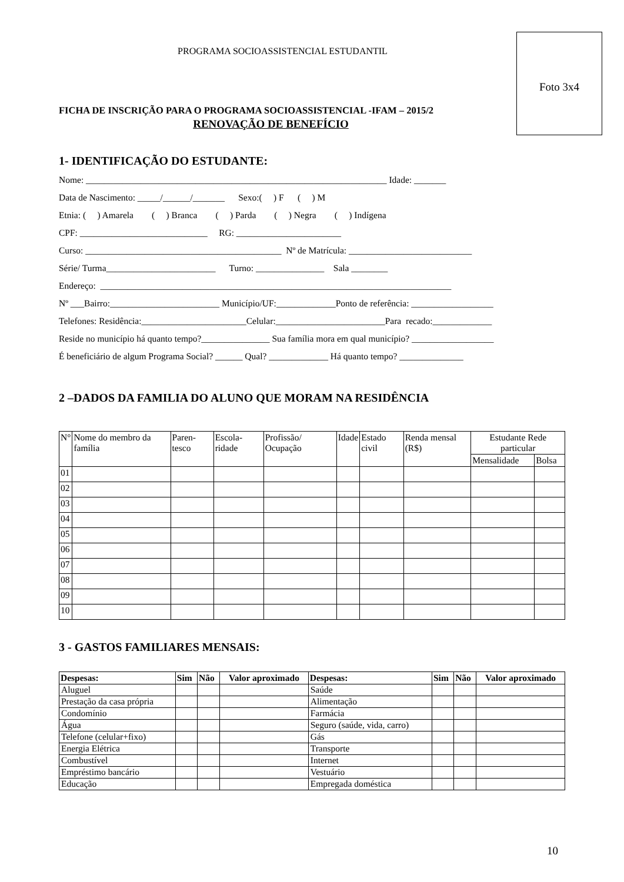Foto 3x4
PROGRAMA SOCIOASSISTENCIAL ESTUDANTIL
FICHA DE INSCRIÇÃO PARA O PROGRAMA SOCIOASSISTENCIAL -IFAM – 2015/2
RENOVAÇÃO DE BENEFÍCIO
1- IDENTIFICAÇÃO DO ESTUDANTE:
Nome: __________________________________________________________________ Idade: _______
Data de Nascimento: _____/______/_______ Sexo:( ) F ( ) M
Etnia: ( ) Amarela ( ) Branca ( ) Parda ( ) Negra ( ) Indígena
CPF: ____________________________ RG: _______________________
Curso: ___________________________________________ Nº de Matrícula: ___________________________
Série/ Turma________________________ Turno: _______________ Sala ________
Endereço: _____________________________________________________________________________
Nº ___Bairro:________________________ Município/UF:_____________Ponto de referência: __________________
Telefones: Residência:_______________________Celular:________________________Para recado:_____________
Reside no município há quanto tempo?_______________ Sua família mora em qual município? __________________
É beneficiário de algum Programa Social? ______ Qual? _____________ Há quanto tempo? ______________
2 –DADOS DA FAMILIA DO ALUNO QUE MORAM NA RESIDÊNCIA
| N° | Nome do membro da família | Paren-tesco | Escola-ridade | Profissão/ Ocupação | Idade | Estado civil | Renda mensal (R$) | Estudante Rede particular | |
| --- | --- | --- | --- | --- | --- | --- | --- | --- | --- |
| | | | | | | | | Mensalidade | Bolsa |
| 01 | | | | | | | | | |
| 02 | | | | | | | | | |
| 03 | | | | | | | | | |
| 04 | | | | | | | | | |
| 05 | | | | | | | | | |
| 06 | | | | | | | | | |
| 07 | | | | | | | | | |
| 08 | | | | | | | | | |
| 09 | | | | | | | | | |
| 10 | | | | | | | | | |
3 - GASTOS FAMILIARES MENSAIS:
| Despesas: | Sim | Não | Valor aproximado | Despesas: | Sim | Não | Valor aproximado |
| --- | --- | --- | --- | --- | --- | --- | --- |
| Aluguel | | | | Saúde | | | |
| Prestação da casa própria | | | | Alimentação | | | |
| Condomínio | | | | Farmácia | | | |
| Água | | | | Seguro (saúde, vida, carro) | | | |
| Telefone (celular+fixo) | | | | Gás | | | |
| Energia Elétrica | | | | Transporte | | | |
| Combustível | | | | Internet | | | |
| Empréstimo bancário | | | | Vestuário | | | |
| Educação | | | | Empregada doméstica | | | |
10